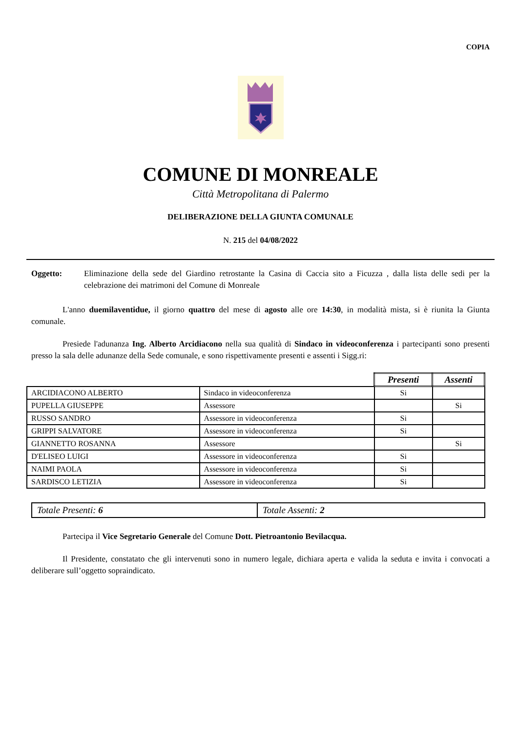COPIA
COMUNE DI MONREALE
Città Metropolitana di Palermo
DELIBERAZIONE DELLA GIUNTA COMUNALE
N. 215 del 04/08/2022
Oggetto: Eliminazione della sede del Giardino retrostante la Casina di Caccia sito a Ficuzza , dalla lista delle sedi per la celebrazione dei matrimoni del Comune di Monreale
L'anno duemilaventidue, il giorno quattro del mese di agosto alle ore 14:30, in modalità mista, si è riunita la Giunta comunale.
Presiede l'adunanza Ing. Alberto Arcidiacono nella sua qualità di Sindaco in videoconferenza i partecipanti sono presenti presso la sala delle adunanze della Sede comunale, e sono rispettivamente presenti e assenti i Sigg.ri:
| | | Presenti | Assenti |
| ARCIDIACONO ALBERTO | Sindaco in videoconferenza | Si | |
| PUPELLA GIUSEPPE | Assessore | | Si |
| RUSSO SANDRO | Assessore in videoconferenza | Si | |
| GRIPPI SALVATORE | Assessore in videoconferenza | Si | |
| GIANNETTO ROSANNA | Assessore | | Si |
| D'ELISEO LUIGI | Assessore in videoconferenza | Si | |
| NAIMI PAOLA | Assessore in videoconferenza | Si | |
| SARDISCO LETIZIA | Assessore in videoconferenza | Si | |
| Totale Presenti: 6 | Totale Assenti: 2 |
Partecipa il Vice Segretario Generale del Comune Dott. Pietroantonio Bevilacqua.
Il Presidente, constatato che gli intervenuti sono in numero legale, dichiara aperta e valida la seduta e invita i convocati a deliberare sull’oggetto sopraindicato.